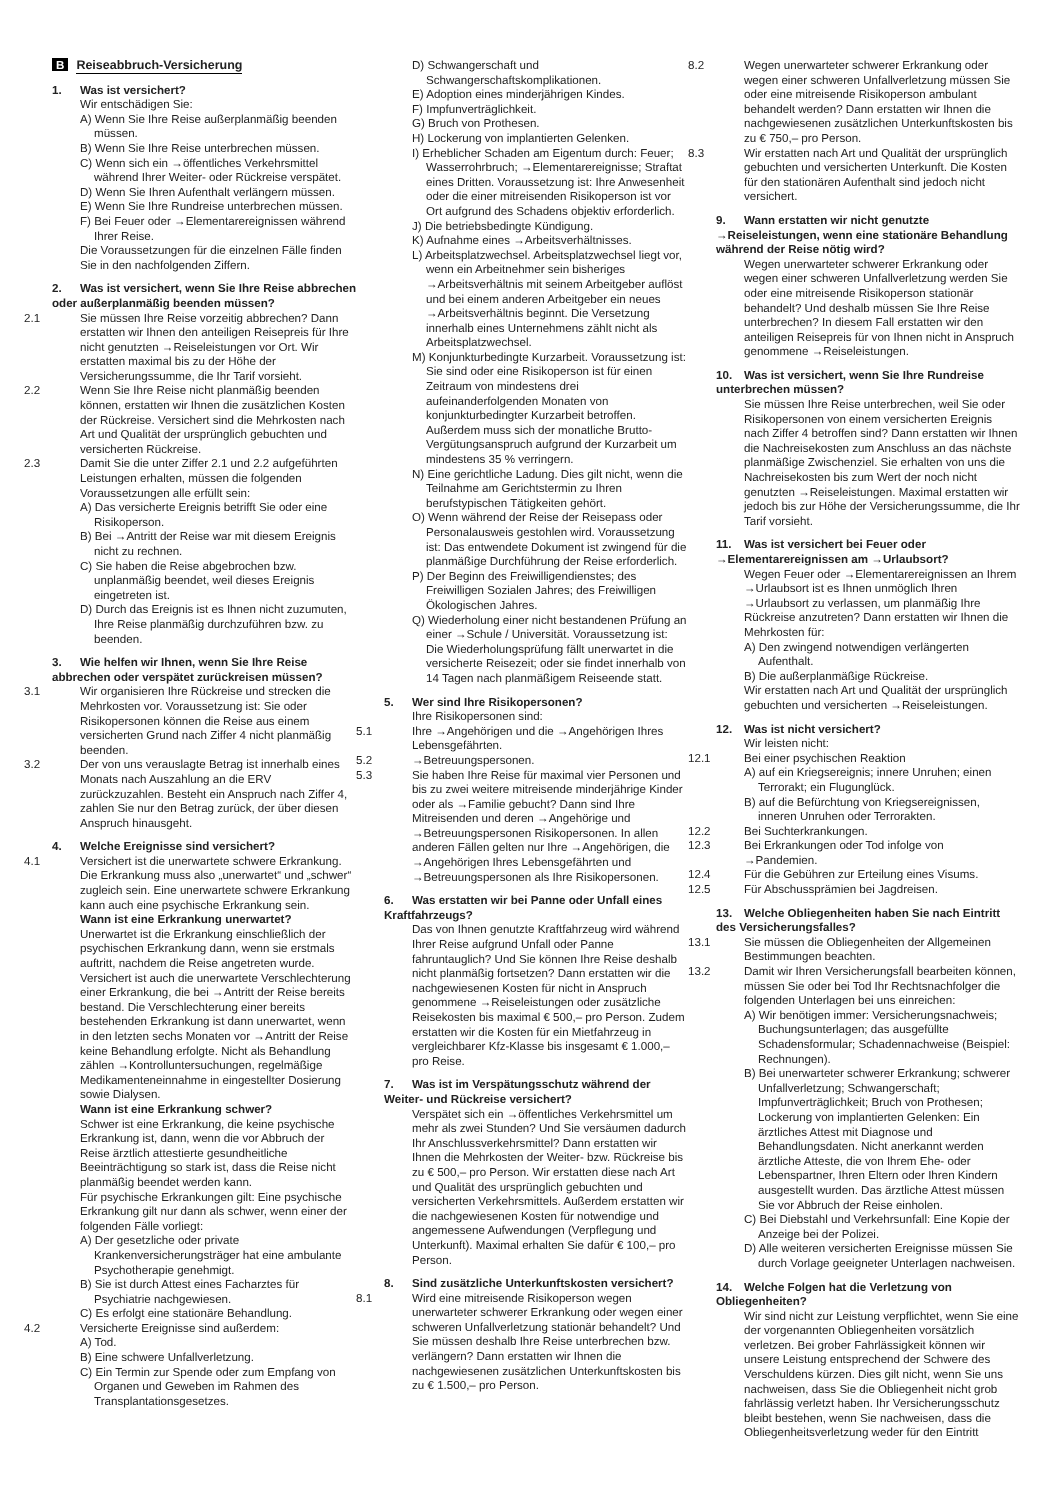B Reiseabbruch-Versicherung
1. Was ist versichert?
Wir entschädigen Sie:
A) Wenn Sie Ihre Reise außerplanmäßig beenden müssen.
B) Wenn Sie Ihre Reise unterbrechen müssen.
C) Wenn sich ein →öffentliches Verkehrsmittel während Ihrer Weiter- oder Rückreise verspätet.
D) Wenn Sie Ihren Aufenthalt verlängern müssen.
E) Wenn Sie Ihre Rundreise unterbrechen müssen.
F) Bei Feuer oder →Elementarereignissen während Ihrer Reise.
Die Voraussetzungen für die einzelnen Fälle finden Sie in den nachfolgenden Ziffern.
2. Was ist versichert, wenn Sie Ihre Reise abbrechen oder außerplanmäßig beenden müssen?
2.1 Sie müssen Ihre Reise vorzeitig abbrechen? Dann erstatten wir Ihnen den anteiligen Reisepreis für Ihre nicht genutzten →Reiseleistungen vor Ort. Wir erstatten maximal bis zu der Höhe der Versicherungssumme, die Ihr Tarif vorsieht.
2.2 Wenn Sie Ihre Reise nicht planmäßig beenden können, erstatten wir Ihnen die zusätzlichen Kosten der Rückreise. Versichert sind die Mehrkosten nach Art und Qualität der ursprünglich gebuchten und versicherten Rückreise.
2.3 Damit Sie die unter Ziffer 2.1 und 2.2 aufgeführten Leistungen erhalten, müssen die folgenden Voraussetzungen alle erfüllt sein:
A) Das versicherte Ereignis betrifft Sie oder eine Risikoperson.
B) Bei →Antritt der Reise war mit diesem Ereignis nicht zu rechnen.
C) Sie haben die Reise abgebrochen bzw. unplanmäßig beendet, weil dieses Ereignis eingetreten ist.
D) Durch das Ereignis ist es Ihnen nicht zuzumuten, Ihre Reise planmäßig durchzuführen bzw. zu beenden.
3. Wie helfen wir Ihnen, wenn Sie Ihre Reise abbrechen oder verspätet zurückreisen müssen?
3.1 Wir organisieren Ihre Rückreise und strecken die Mehrkosten vor. Voraussetzung ist: Sie oder Risikopersonen können die Reise aus einem versicherten Grund nach Ziffer 4 nicht planmäßig beenden.
3.2 Der von uns verauslagte Betrag ist innerhalb eines Monats nach Auszahlung an die ERV zurückzuzahlen. Besteht ein Anspruch nach Ziffer 4, zahlen Sie nur den Betrag zurück, der über diesen Anspruch hinausgeht.
4. Welche Ereignisse sind versichert?
4.1 Versichert ist die unerwartete schwere Erkrankung. Die Erkrankung muss also „unerwartet“ und „schwer“ zugleich sein. Eine unerwartete schwere Erkrankung kann auch eine psychische Erkrankung sein.
Wann ist eine Erkrankung unerwartet?
Unerwartet ist die Erkrankung einschließlich der psychischen Erkrankung dann, wenn sie erstmals auftritt, nachdem die Reise angetreten wurde. Versichert ist auch die unerwartete Verschlechterung einer Erkrankung, die bei →Antritt der Reise bereits bestand. Die Verschlechterung einer bereits bestehenden Erkrankung ist dann unerwartet, wenn in den letzten sechs Monaten vor →Antritt der Reise keine Behandlung erfolgte. Nicht als Behandlung zählen →Kontrolluntersuchungen, regelmäßige Medikamenteneinnahme in eingestellter Dosierung sowie Dialysen.
Wann ist eine Erkrankung schwer?
Schwer ist eine Erkrankung, die keine psychische Erkrankung ist, dann, wenn die vor Abbruch der Reise ärztlich attestierte gesundheitliche Beeinträchtigung so stark ist, dass die Reise nicht planmäßig beendet werden kann.
Für psychische Erkrankungen gilt: Eine psychische Erkrankung gilt nur dann als schwer, wenn einer der folgenden Fälle vorliegt:
A) Der gesetzliche oder private Krankenversicherungsträger hat eine ambulante Psychotherapie genehmigt.
B) Sie ist durch Attest eines Facharztes für Psychiatrie nachgewiesen.
C) Es erfolgt eine stationäre Behandlung.
4.2 Versicherte Ereignisse sind außerdem:
A) Tod.
B) Eine schwere Unfallverletzung.
C) Ein Termin zur Spende oder zum Empfang von Organen und Geweben im Rahmen des Transplantationsgesetzes.
D) Schwangerschaft und Schwangerschaftskomplikationen.
E) Adoption eines minderjährigen Kindes.
F) Impfunverträglichkeit.
G) Bruch von Prothesen.
H) Lockerung von implantierten Gelenken.
I) Erheblicher Schaden am Eigentum durch: Feuer; Wasserrohrbruch; →Elementarereignisse; Straftat eines Dritten. Voraussetzung ist: Ihre Anwesenheit oder die einer mitreisenden Risikoperson ist vor Ort aufgrund des Schadens objektiv erforderlich.
J) Die betriebsbedingte Kündigung.
K) Aufnahme eines →Arbeitsverhältnisses.
L) Arbeitsplatzwechsel. Arbeitsplatzwechsel liegt vor, wenn ein Arbeitnehmer sein bisheriges →Arbeitsverhältnis mit seinem Arbeitgeber auflöst und bei einem anderen Arbeitgeber ein neues →Arbeitsverhältnis beginnt. Die Versetzung innerhalb eines Unternehmens zählt nicht als Arbeitsplatzwechsel.
M) Konjunkturbedingte Kurzarbeit. Voraussetzung ist: Sie sind oder eine Risikoperson ist für einen Zeitraum von mindestens drei aufeinanderfolgenden Monaten von konjunkturbedingter Kurzarbeit betroffen. Außerdem muss sich der monatliche Brutto-Vergütungsanspruch aufgrund der Kurzarbeit um mindestens 35 % verringern.
N) Eine gerichtliche Ladung. Dies gilt nicht, wenn die Teilnahme am Gerichtstermin zu Ihren berufstypischen Tätigkeiten gehört.
O) Wenn während der Reise der Reisepass oder Personalausweis gestohlen wird. Voraussetzung ist: Das entwendete Dokument ist zwingend für die planmäßige Durchführung der Reise erforderlich.
P) Der Beginn des Freiwilligendienstes; des Freiwilligen Sozialen Jahres; des Freiwilligen Ökologischen Jahres.
Q) Wiederholung einer nicht bestandenen Prüfung an einer →Schule / Universität. Voraussetzung ist: Die Wiederholungsprüfung fällt unerwartet in die versicherte Reisezeit; oder sie findet innerhalb von 14 Tagen nach planmäßigem Reiseende statt.
5. Wer sind Ihre Risikopersonen?
Ihre Risikopersonen sind:
5.1 Ihre →Angehörigen und die →Angehörigen Ihres Lebensgefährten.
5.2 →Betreuungspersonen.
5.3 Sie haben Ihre Reise für maximal vier Personen und bis zu zwei weitere mitreisende minderjährige Kinder oder als →Familie gebucht? Dann sind Ihre Mitreisenden und deren →Angehörige und →Betreuungspersonen Risikopersonen. In allen anderen Fällen gelten nur Ihre →Angehörigen, die →Angehörigen Ihres Lebensgefährten und →Betreuungspersonen als Ihre Risikopersonen.
6. Was erstatten wir bei Panne oder Unfall eines Kraftfahrzeugs?
Das von Ihnen genutzte Kraftfahrzeug wird während Ihrer Reise aufgrund Unfall oder Panne fahruntauglich? Und Sie können Ihre Reise deshalb nicht planmäßig fortsetzen? Dann erstatten wir die nachgewiesenen Kosten für nicht in Anspruch genommene →Reiseleistungen oder zusätzliche Reisekosten bis maximal € 500,– pro Person. Zudem erstatten wir die Kosten für ein Mietfahrzeug in vergleichbarer Kfz-Klasse bis insgesamt € 1.000,– pro Reise.
7. Was ist im Verspätungsschutz während der Weiter- und Rückreise versichert?
Verspätet sich ein →öffentliches Verkehrsmittel um mehr als zwei Stunden? Und Sie versäumen dadurch Ihr Anschlussverkehrsmittel? Dann erstatten wir Ihnen die Mehrkosten der Weiter- bzw. Rückreise bis zu € 500,– pro Person. Wir erstatten diese nach Art und Qualität des ursprünglich gebuchten und versicherten Verkehrsmittels. Außerdem erstatten wir die nachgewiesenen Kosten für notwendige und angemessene Aufwendungen (Verpflegung und Unterkunft). Maximal erhalten Sie dafür € 100,– pro Person.
8. Sind zusätzliche Unterkunftskosten versichert?
8.1 Wird eine mitreisende Risikoperson wegen unerwarteter schwerer Erkrankung oder wegen einer schweren Unfallverletzung stationär behandelt? Und Sie müssen deshalb Ihre Reise unterbrechen bzw. verlängern? Dann erstatten wir Ihnen die nachgewiesenen zusätzlichen Unterkunftskosten bis zu € 1.500,– pro Person.
8.2 Wegen unerwarteter schwerer Erkrankung oder wegen einer schweren Unfallverletzung müssen Sie oder eine mitreisende Risikoperson ambulant behandelt werden? Dann erstatten wir Ihnen die nachgewiesenen zusätzlichen Unterkunftskosten bis zu € 750,– pro Person.
8.3 Wir erstatten nach Art und Qualität der ursprünglich gebuchten und versicherten Unterkunft. Die Kosten für den stationären Aufenthalt sind jedoch nicht versichert.
9. Wann erstatten wir nicht genutzte →Reiseleistungen, wenn eine stationäre Behandlung während der Reise nötig wird?
Wegen unerwarteter schwerer Erkrankung oder wegen einer schweren Unfallverletzung werden Sie oder eine mitreisende Risikoperson stationär behandelt? Und deshalb müssen Sie Ihre Reise unterbrechen? In diesem Fall erstatten wir den anteiligen Reisepreis für von Ihnen nicht in Anspruch genommene →Reiseleistungen.
10. Was ist versichert, wenn Sie Ihre Rundreise unterbrechen müssen?
Sie müssen Ihre Reise unterbrechen, weil Sie oder Risikopersonen von einem versicherten Ereignis nach Ziffer 4 betroffen sind? Dann erstatten wir Ihnen die Nachreisekosten zum Anschluss an das nächste planmäßige Zwischenziel. Sie erhalten von uns die Nachreisekosten bis zum Wert der noch nicht genutzten →Reiseleistungen. Maximal erstatten wir jedoch bis zur Höhe der Versicherungssumme, die Ihr Tarif vorsieht.
11. Was ist versichert bei Feuer oder →Elementarereignissen am →Urlaubsort?
Wegen Feuer oder →Elementarereignissen an Ihrem →Urlaubsort ist es Ihnen unmöglich Ihren →Urlaubsort zu verlassen, um planmäßig Ihre Rückreise anzutreten? Dann erstatten wir Ihnen die Mehrkosten für:
A) Den zwingend notwendigen verlängerten Aufenthalt.
B) Die außerplanmäßige Rückreise.
Wir erstatten nach Art und Qualität der ursprünglich gebuchten und versicherten →Reiseleistungen.
12. Was ist nicht versichert?
Wir leisten nicht:
12.1 Bei einer psychischen Reaktion
A) auf ein Kriegsereignis; innere Unruhen; einen Terrorakt; ein Flugunglück.
B) auf die Befürchtung von Kriegsereignissen, inneren Unruhen oder Terrorakten.
12.2 Bei Suchterkrankungen.
12.3 Bei Erkrankungen oder Tod infolge von →Pandemien.
12.4 Für die Gebühren zur Erteilung eines Visums.
12.5 Für Abschussprämien bei Jagdreisen.
13. Welche Obliegenheiten haben Sie nach Eintritt des Versicherungsfalles?
13.1 Sie müssen die Obliegenheiten der Allgemeinen Bestimmungen beachten.
13.2 Damit wir Ihren Versicherungsfall bearbeiten können, müssen Sie oder bei Tod Ihr Rechtsnachfolger die folgenden Unterlagen bei uns einreichen:
A) Wir benötigen immer: Versicherungsnachweis; Buchungsunterlagen; das ausgefüllte Schadensformular; Schadennachweise (Beispiel: Rechnungen).
B) Bei unerwarteter schwerer Erkrankung; schwerer Unfallverletzung; Schwangerschaft; Impfunverträglichkeit; Bruch von Prothesen; Lockerung von implantierten Gelenken: Ein ärztliches Attest mit Diagnose und Behandlungsdaten. Nicht anerkannt werden ärztliche Atteste, die von Ihrem Ehe- oder Lebenspartner, Ihren Eltern oder Ihren Kindern ausgestellt wurden. Das ärztliche Attest müssen Sie vor Abbruch der Reise einholen.
C) Bei Diebstahl und Verkehrsunfall: Eine Kopie der Anzeige bei der Polizei.
D) Alle weiteren versicherten Ereignisse müssen Sie durch Vorlage geeigneter Unterlagen nachweisen.
14. Welche Folgen hat die Verletzung von Obliegenheiten?
Wir sind nicht zur Leistung verpflichtet, wenn Sie eine der vorgenannten Obliegenheiten vorsätzlich verletzen. Bei grober Fahrlässigkeit können wir unsere Leistung entsprechend der Schwere des Verschuldens kürzen. Dies gilt nicht, wenn Sie uns nachweisen, dass Sie die Obliegenheit nicht grob fahrlässig verletzt haben. Ihr Versicherungsschutz bleibt bestehen, wenn Sie nachweisen, dass die Obliegenheitsverletzung weder für den Eintritt